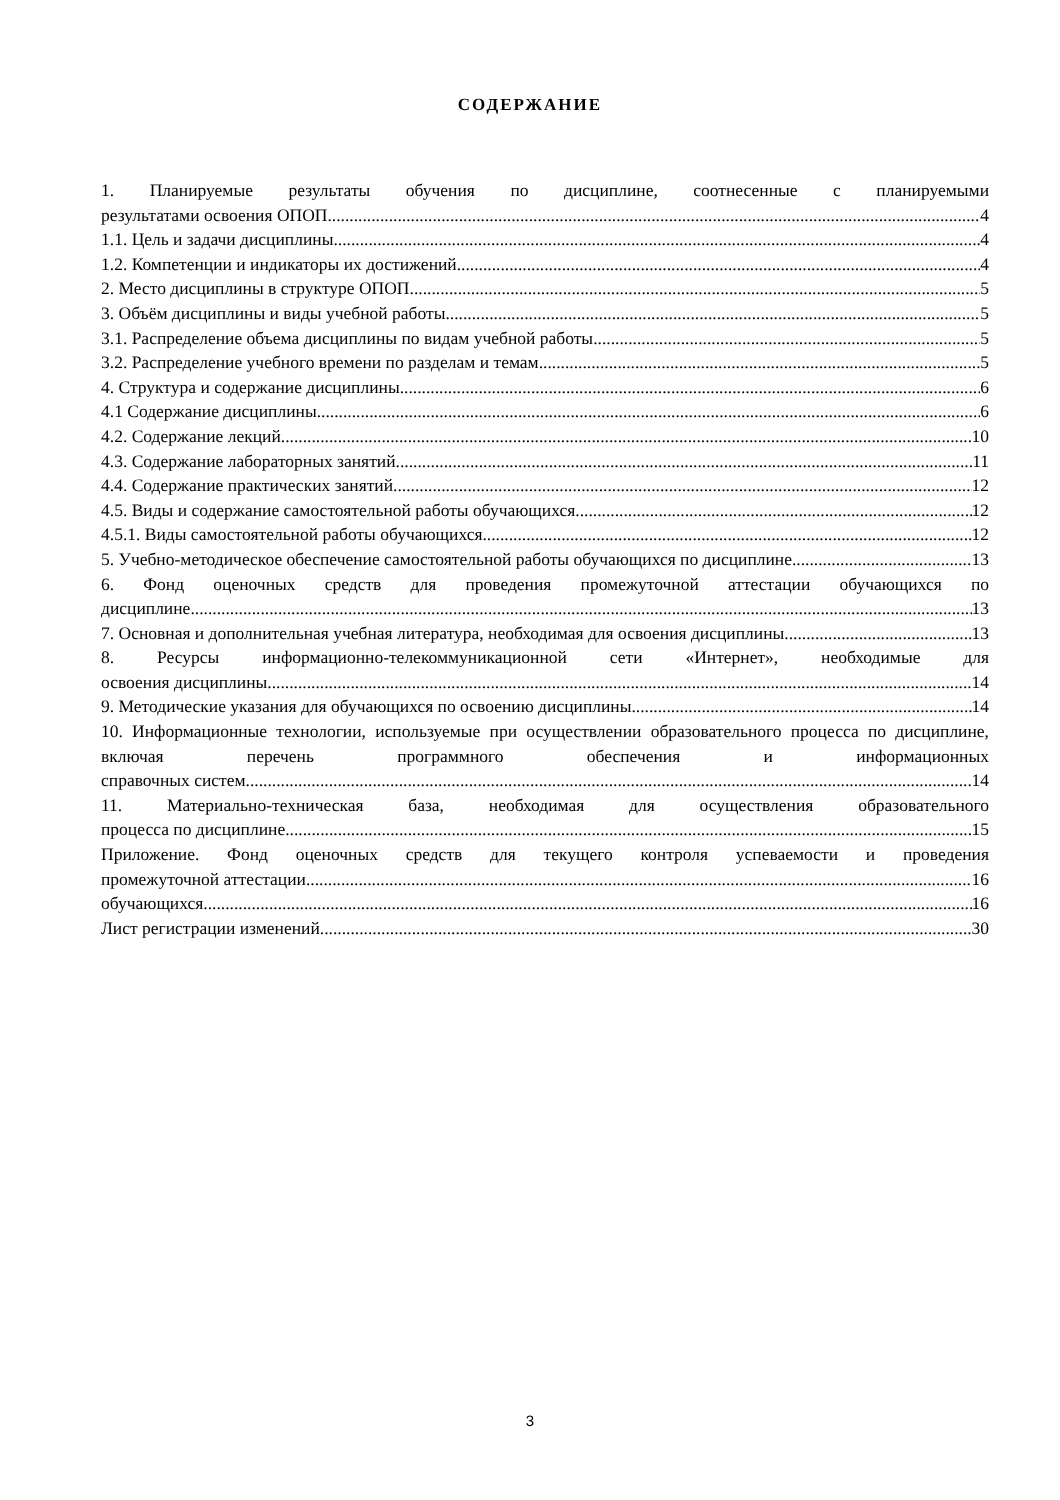СОДЕРЖАНИЕ
1. Планируемые результаты обучения по дисциплине, соотнесенные с планируемыми
результатами освоения ОПОП 4
1.1. Цель и задачи дисциплины 4
1.2. Компетенции и индикаторы их достижений 4
2. Место дисциплины в структуре ОПОП 5
3. Объём дисциплины и виды учебной работы 5
3.1. Распределение объема дисциплины по видам учебной работы 5
3.2. Распределение учебного времени по разделам и темам 5
4. Структура и содержание дисциплины 6
4.1 Содержание дисциплины 6
4.2. Содержание лекций 10
4.3. Содержание лабораторных занятий 11
4.4. Содержание практических занятий 12
4.5. Виды и содержание самостоятельной работы обучающихся 12
4.5.1. Виды самостоятельной работы обучающихся 12
5. Учебно-методическое обеспечение самостоятельной работы обучающихся по дисциплине 13
6. Фонд оценочных средств для проведения промежуточной аттестации обучающихся по
дисциплине 13
7. Основная и дополнительная учебная литература, необходимая для освоения дисциплины 13
8. Ресурсы информационно-телекоммуникационной сети «Интернет», необходимые для
освоения дисциплины 14
9. Методические указания для обучающихся по освоению дисциплины 14
10. Информационные технологии, используемые при осуществлении образовательного процесса по дисциплине, включая перечень программного обеспечения и информационных
справочных систем 14
11. Материально-техническая база, необходимая для осуществления образовательного
процесса по дисциплине 15
Приложение. Фонд оценочных средств для текущего контроля успеваемости и проведения
промежуточной аттестации 16
обучающихся 16
Лист регистрации изменений 30
3